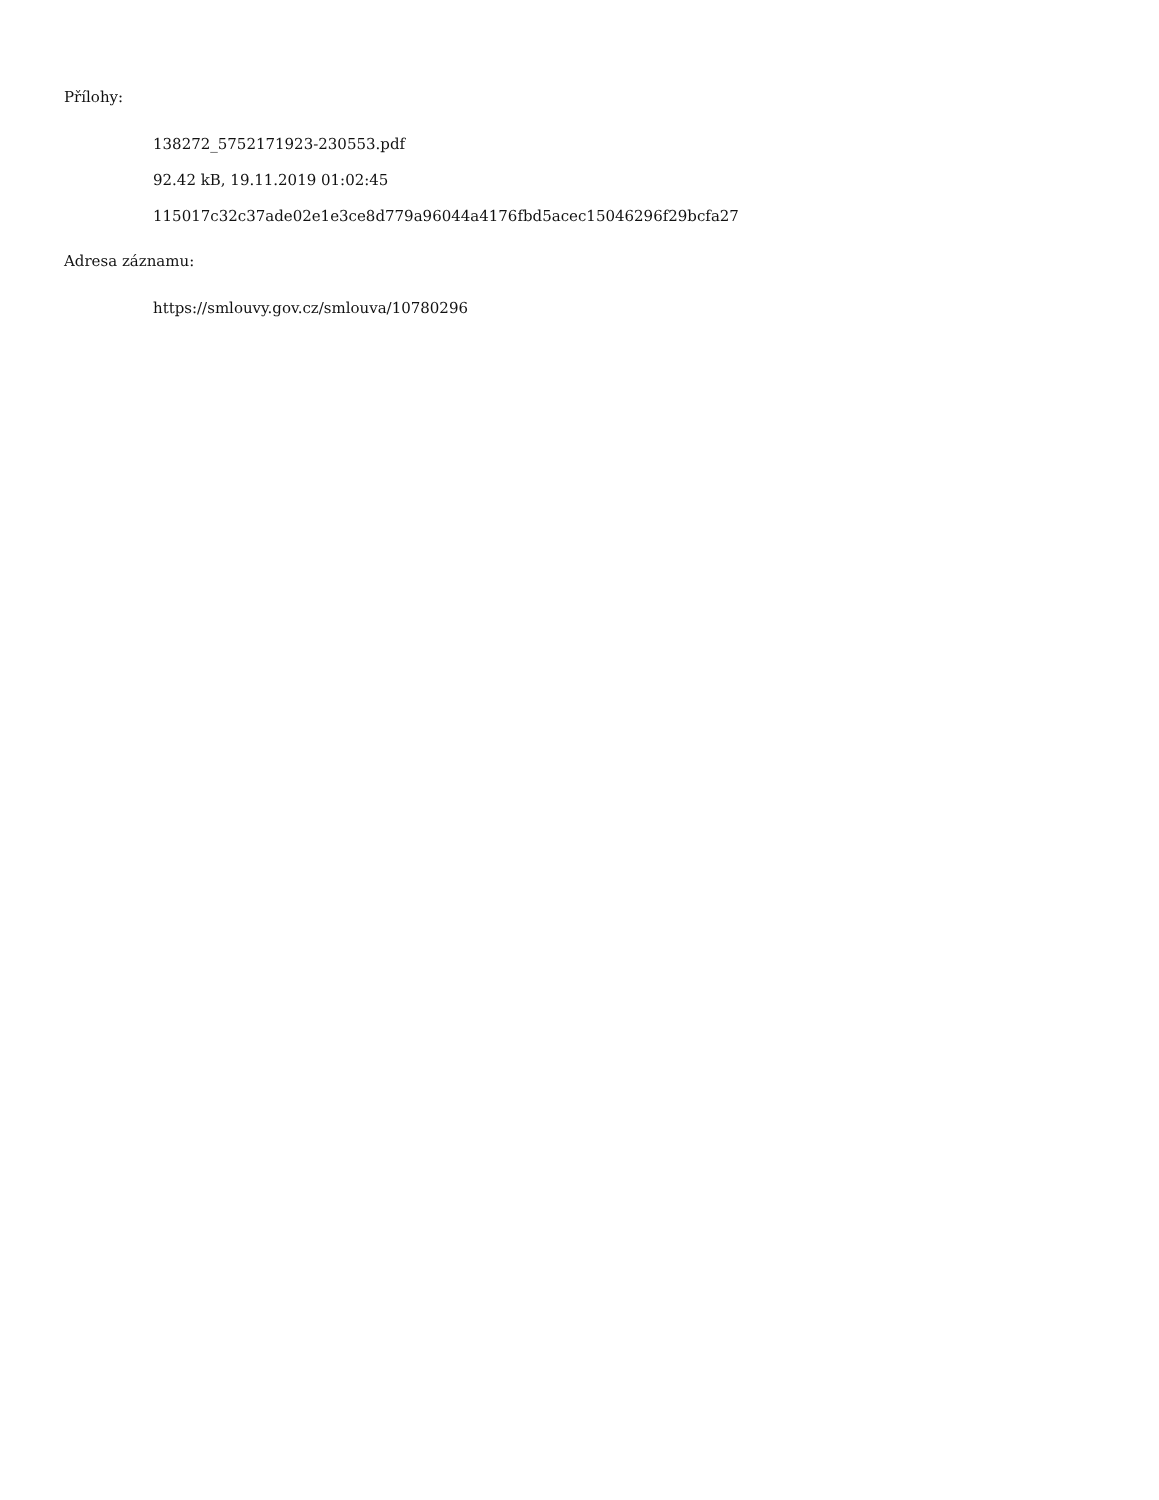Přílohy:
138272_5752171923-230553.pdf
92.42 kB, 19.11.2019 01:02:45
115017c32c37ade02e1e3ce8d779a96044a4176fbd5acec15046296f29bcfa27
Adresa záznamu:
https://smlouvy.gov.cz/smlouva/10780296